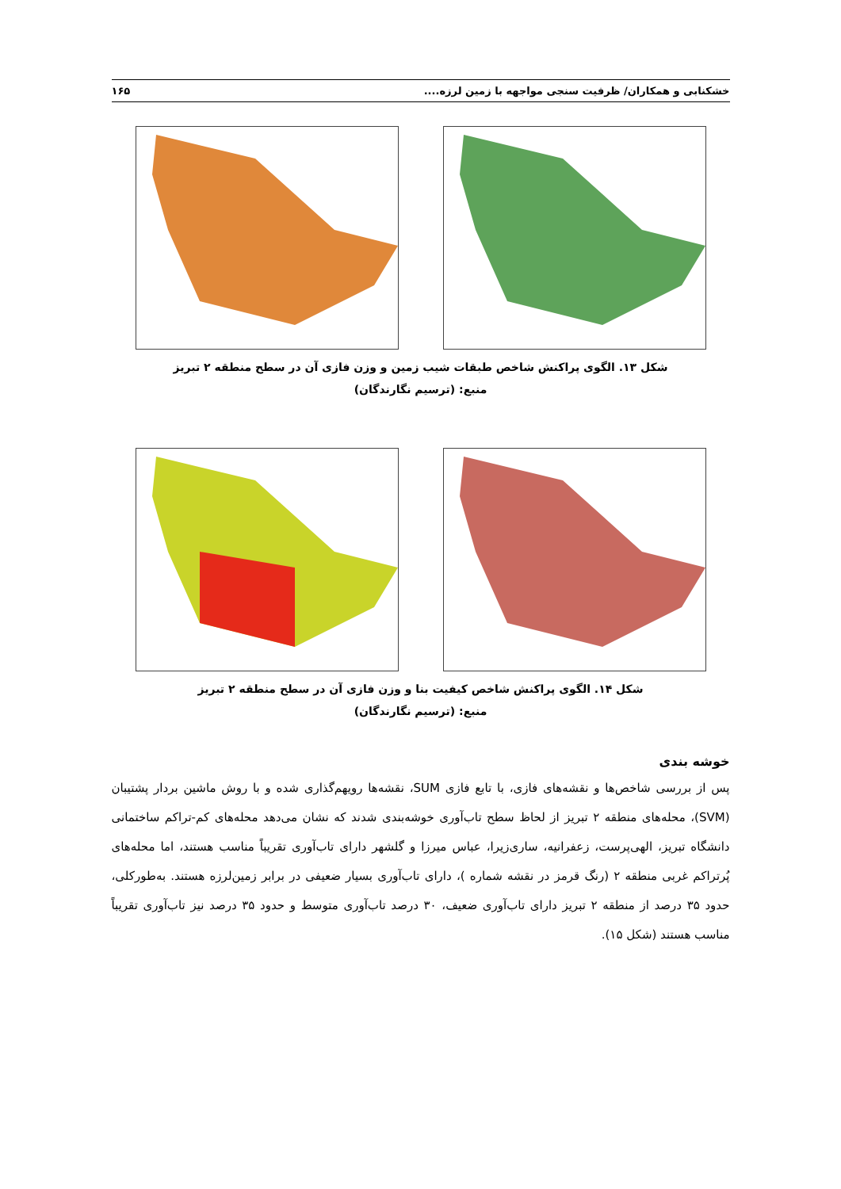خشکنابی و همکاران/ ظرفیت سنجی مواجهه با زمین لرزه.... ۱۶۵
شکل ۱۳. الگوی پراکنش شاخص طبقات شیب زمین و وزن فازی آن در سطح منطقه ۲ تبریز
منبع: (ترسیم نگارندگان)
شکل ۱۴. الگوی پراکنش شاخص کیفیت بنا و وزن فازی آن در سطح منطقه ۲ تبریز
منبع: (ترسیم نگارندگان)
خوشه بندی
پس از بررسی شاخص‌ها و نقشه‌های فازی، با تابع فازی SUM، نقشه‌ها رویهم‌گذاری شده و با روش ماشین بردار پشتیبان (SVM)، محله‌های منطقه ۲ تبریز از لحاظ سطح تاب‌آوری خوشه‌بندی شدند که نشان می‌دهد محله‌های کم-تراکم ساختمانی دانشگاه تبریز، الهی‌پرست، زعفرانیه، ساری‌زیرا، عباس میرزا و گلشهر دارای تاب‌آوری تقریباً مناسب هستند، اما محله‌های پُرتراکم غربی منطقه ۲ (رنگ قرمز در نقشه شماره )، دارای تاب‌آوری بسیار ضعیفی در برابر زمین‌لرزه هستند. به‌طورکلی، حدود ۳۵ درصد از منطقه ۲ تبریز دارای تاب‌آوری ضعیف، ۳۰ درصد تاب‌آوری متوسط و حدود ۳۵ درصد نیز تاب‌آوری تقریباً مناسب هستند (شکل ۱۵).